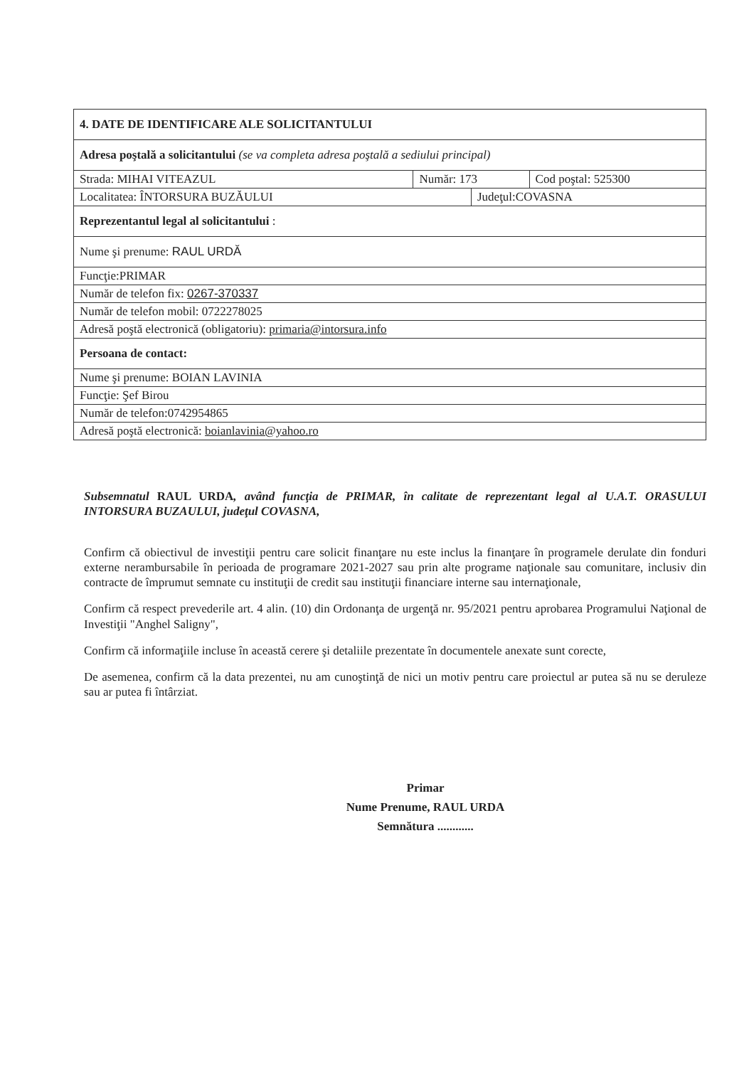| 4. DATE DE IDENTIFICARE ALE SOLICITANTULUI | | | |
| Adresa poştală a solicitantului (se va completa adresa poştală a sediului principal) | | | |
| Strada: MIHAI VITEAZUL | Număr: 173 | | Cod poştal: 525300 |
| Localitatea: ÎNTORSURA BUZĂULUI | | Judeţul:COVASNA | |
| Reprezentantul legal al solicitantului : | | | |
| Nume şi prenume: RAUL URDĂ | | | |
| Funcţie:PRIMAR | | | |
| Număr de telefon fix: 0267-370337 | | | |
| Număr de telefon mobil: 0722278025 | | | |
| Adresă poştă electronică (obligatoriu): primaria@intorsura.info | | | |
| Persoana de contact: | | | |
| Nume şi prenume: BOIAN LAVINIA | | | |
| Funcţie: Şef Birou | | | |
| Număr de telefon:0742954865 | | | |
| Adresă poştă electronică: boianlavinia@yahoo.ro | | | |
Subsemnatul RAUL URDA, având funcţia de PRIMAR, în calitate de reprezentant legal al U.A.T. ORASULUI INTORSURA BUZAULUI, judeţul COVASNA,
Confirm că obiectivul de investiţii pentru care solicit finanţare nu este inclus la finanţare în programele derulate din fonduri externe nerambursabile în perioada de programare 2021-2027 sau prin alte programe naţionale sau comunitare, inclusiv din contracte de împrumut semnate cu instituţii de credit sau instituţii financiare interne sau internaţionale,
Confirm că respect prevederile art. 4 alin. (10) din Ordonanţa de urgenţă nr. 95/2021 pentru aprobarea Programului Naţional de Investiţii "Anghel Saligny",
Confirm că informaţiile incluse în această cerere şi detaliile prezentate în documentele anexate sunt corecte,
De asemenea, confirm că la data prezentei, nu am cunoştinţă de nici un motiv pentru care proiectul ar putea să nu se deruleze sau ar putea fi întârziat.
Primar
Nume Prenume, RAUL URDA
Semnătura ............